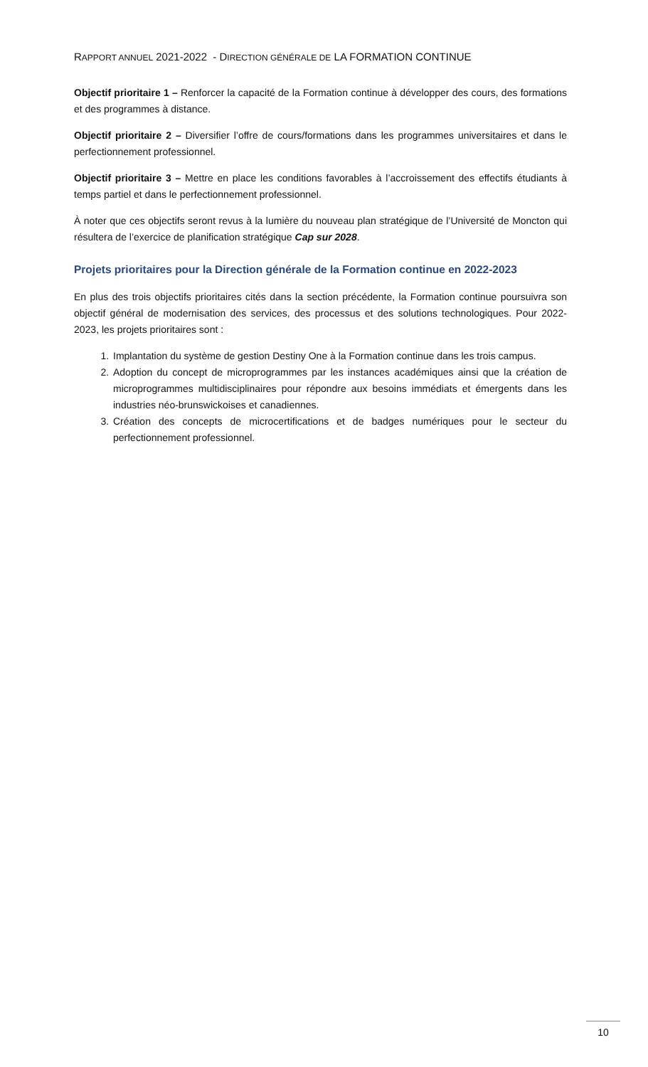RAPPORT ANNUEL 2021-2022 - DIRECTION GÉNÉRALE DE LA FORMATION CONTINUE
Objectif prioritaire 1 – Renforcer la capacité de la Formation continue à développer des cours, des formations et des programmes à distance.
Objectif prioritaire 2 – Diversifier l’offre de cours/formations dans les programmes universitaires et dans le perfectionnement professionnel.
Objectif prioritaire 3 – Mettre en place les conditions favorables à l’accroissement des effectifs étudiants à temps partiel et dans le perfectionnement professionnel.
À noter que ces objectifs seront revus à la lumière du nouveau plan stratégique de l’Université de Moncton qui résultera de l’exercice de planification stratégique Cap sur 2028.
Projets prioritaires pour la Direction générale de la Formation continue en 2022-2023
En plus des trois objectifs prioritaires cités dans la section précédente, la Formation continue poursuivra son objectif général de modernisation des services, des processus et des solutions technologiques. Pour 2022-2023, les projets prioritaires sont :
1. Implantation du système de gestion Destiny One à la Formation continue dans les trois campus.
2. Adoption du concept de microprogrammes par les instances académiques ainsi que la création de microprogrammes multidisciplinaires pour répondre aux besoins immédiats et émergents dans les industries néo-brunswickoises et canadiennes.
3. Création des concepts de microcertifications et de badges numériques pour le secteur du perfectionnement professionnel.
10